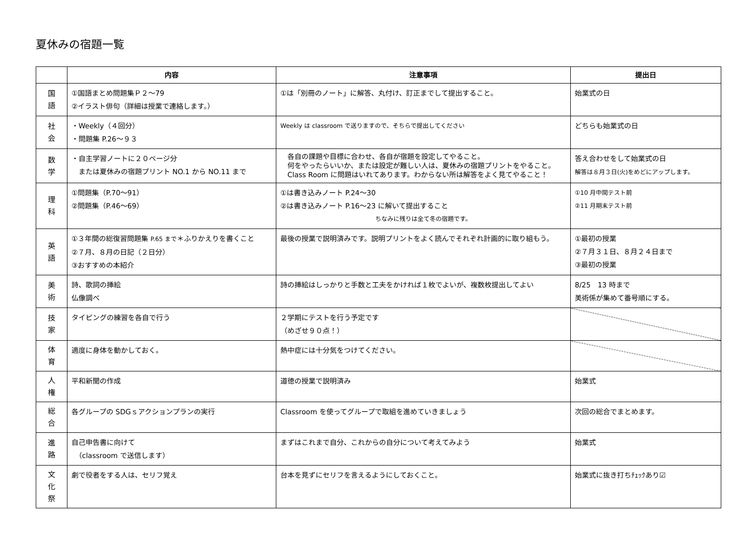夏休みの宿題一覧
| | 内容 | 注意事項 | 提出日 |
| --- | --- | --- | --- |
| 国 語 | ①国語まとめ問題集Ｐ２～79 ②イラスト俳句（詳細は授業で連絡します。） | ①は「別冊のノート」に解答、丸付け、訂正までして提出すること。 | 始業式の日 |
| 社 会 | ・Weekly（４回分） ・問題集 P.26～９３ | Weekly は classroom で送りますので、そちらで提出してください | どちらも始業式の日 |
| 数 学 | ・自主学習ノートに２０ページ分 または夏休みの宿題プリント NO.1 から NO.11 まで | 各自の課題や目標に合わせ、各自が宿題を設定してやること。 何をやったらいいか、または設定が難しい人は、夏休みの宿題プリントをやること。 Class Room に問題はいれてあります。わからない所は解答をよく見てやること！ | 答え合わせをして始業式の日 解答は８月３日(火)をめどにアップします。 |
| 理 科 | ①問題集（P.70～91） ②問題集（P.46～69） | ①は書き込みノート P.24～30 ②は書き込みノート P.16～23 に解いて提出すること ちなみに残りは全て冬の宿題です。 | ①10 月中間テスト前 ②11 月期末テスト前 |
| 英 語 | ①３年間の総復習問題集 P.65 まで ＊ふりかえりを書くこと ②７月、８月の日記（２日分） ③おすすめの本紹介 | 最後の授業で説明済みです。説明プリントをよく読んでそれぞれ計画的に取り組もう。 | ①最初の授業 ②７月３１日、８月２４日まで ③最初の授業 |
| 美 術 | 詩、歌詞の挿絵 仏像調べ | 詩の挿絵はしっかりと手数と工夫をかければ１枚でよいが、複数枚提出してよい | 8/25 13 時まで 美術係が集めて番号順にする。 |
| 技 家 | タイピングの練習を各自で行う | ２学期にテストを行う予定です （めざせ９０点！） | |
| 体 育 | 適度に身体を動かしておく。 | 熱中症には十分気をつけてください。 | |
| 人 権 | 平和新聞の作成 | 道徳の授業で説明済み | 始業式 |
| 総 合 | 各グループの SDGｓアクションプランの実行 | Classroom を使ってグループで取組を進めていきましょう | 次回の総合でまとめます。 |
| 進 路 | 自己申告書に向けて （classroom で送信します） | まずはこれまで自分、これからの自分について考えてみよう | 始業式 |
| 文 化 祭 | 劇で役者をする人は、セリフ覚え | 台本を見ずにセリフを言えるようにしておくこと。 | 始業式に抜き打ちﾁｪｯｸあり☑ |